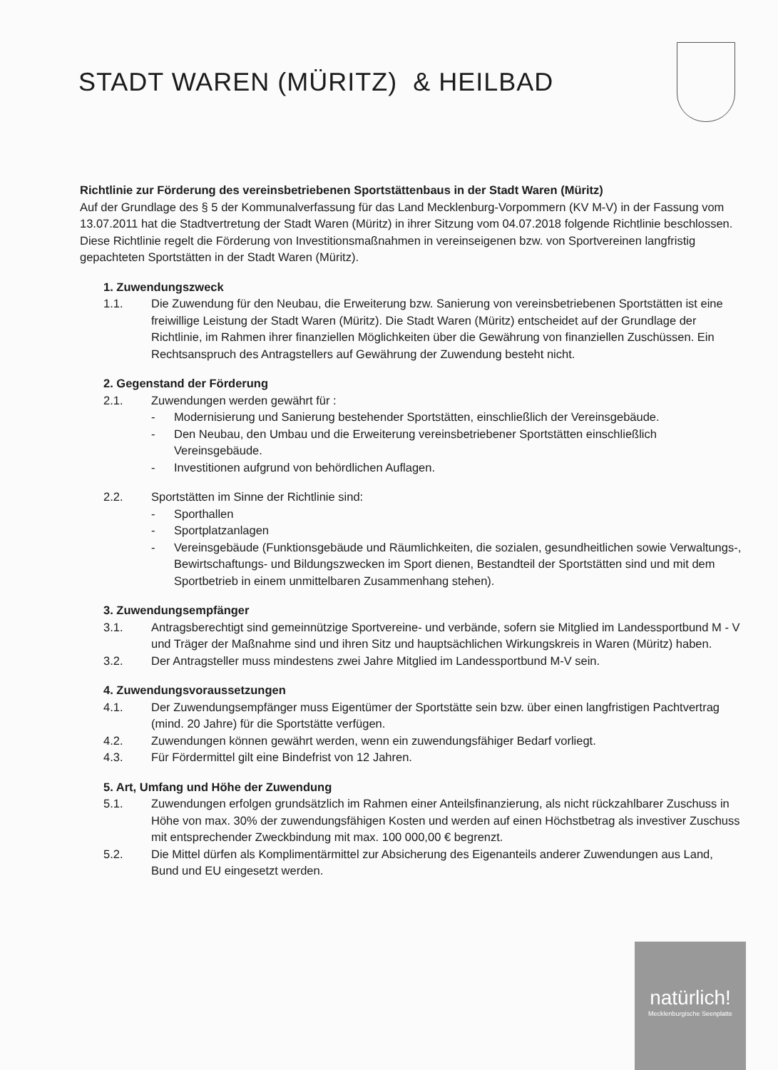STADT WAREN (MÜRITZ) & HEILBAD
Richtlinie zur Förderung des vereinsbetriebenen Sportstättenbaus in der Stadt Waren (Müritz)
Auf der Grundlage des § 5 der Kommunalverfassung für das Land Mecklenburg-Vorpommern (KV M-V) in der Fassung vom 13.07.2011 hat die Stadtvertretung der Stadt Waren (Müritz) in ihrer Sitzung vom 04.07.2018 folgende Richtlinie beschlossen.
Diese Richtlinie regelt die Förderung von Investitionsmaßnahmen in vereinseigenen bzw. von Sportvereinen langfristig gepachteten Sportstätten in der Stadt Waren (Müritz).
1. Zuwendungszweck
1.1. Die Zuwendung für den Neubau, die Erweiterung bzw. Sanierung von vereinsbetriebenen Sportstätten ist eine freiwillige Leistung der Stadt Waren (Müritz). Die Stadt Waren (Müritz) entscheidet auf der Grundlage der Richtlinie, im Rahmen ihrer finanziellen Möglichkeiten über die Gewährung von finanziellen Zuschüssen. Ein Rechtsanspruch des Antragstellers auf Gewährung der Zuwendung besteht nicht.
2. Gegenstand der Förderung
2.1. Zuwendungen werden gewährt für :
- Modernisierung und Sanierung bestehender Sportstätten, einschließlich der Vereinsgebäude.
- Den Neubau, den Umbau und die Erweiterung vereinsbetriebener Sportstätten einschließlich Vereinsgebäude.
- Investitionen aufgrund von behördlichen Auflagen.
2.2. Sportstätten im Sinne der Richtlinie sind:
- Sporthallen
- Sportplatzanlagen
- Vereinsgebäude (Funktionsgebäude und Räumlichkeiten, die sozialen, gesundheitlichen sowie Verwaltungs-, Bewirtschaftungs- und Bildungszwecken im Sport dienen, Bestandteil der Sportstätten sind und mit dem Sportbetrieb in einem unmittelbaren Zusammenhang stehen).
3. Zuwendungsempfänger
3.1. Antragsberechtigt sind gemeinnützige Sportvereine- und verbände, sofern sie Mitglied im Landessportbund M - V und Träger der Maßnahme sind und ihren Sitz und hauptsächlichen Wirkungskreis in Waren (Müritz) haben.
3.2. Der Antragsteller muss mindestens zwei Jahre Mitglied im Landessportbund M-V sein.
4. Zuwendungsvoraussetzungen
4.1. Der Zuwendungsempfänger muss Eigentümer der Sportstätte sein bzw. über einen langfristigen Pachtvertrag (mind. 20 Jahre) für die Sportstätte verfügen.
4.2. Zuwendungen können gewährt werden, wenn ein zuwendungsfähiger Bedarf vorliegt.
4.3. Für Fördermittel gilt eine Bindefrist von 12 Jahren.
5. Art, Umfang und Höhe der Zuwendung
5.1. Zuwendungen erfolgen grundsätzlich im Rahmen einer Anteilsfinanzierung, als nicht rückzahlbarer Zuschuss in Höhe von max. 30% der zuwendungsfähigen Kosten und werden auf einen Höchstbetrag als investiver Zuschuss mit entsprechender Zweckbindung mit max. 100 000,00 € begrenzt.
5.2. Die Mittel dürfen als Komplimentärmittel zur Absicherung des Eigenanteils anderer Zuwendungen aus Land, Bund und EU eingesetzt werden.
natürlich!
Mecklenburgische Seenplatte